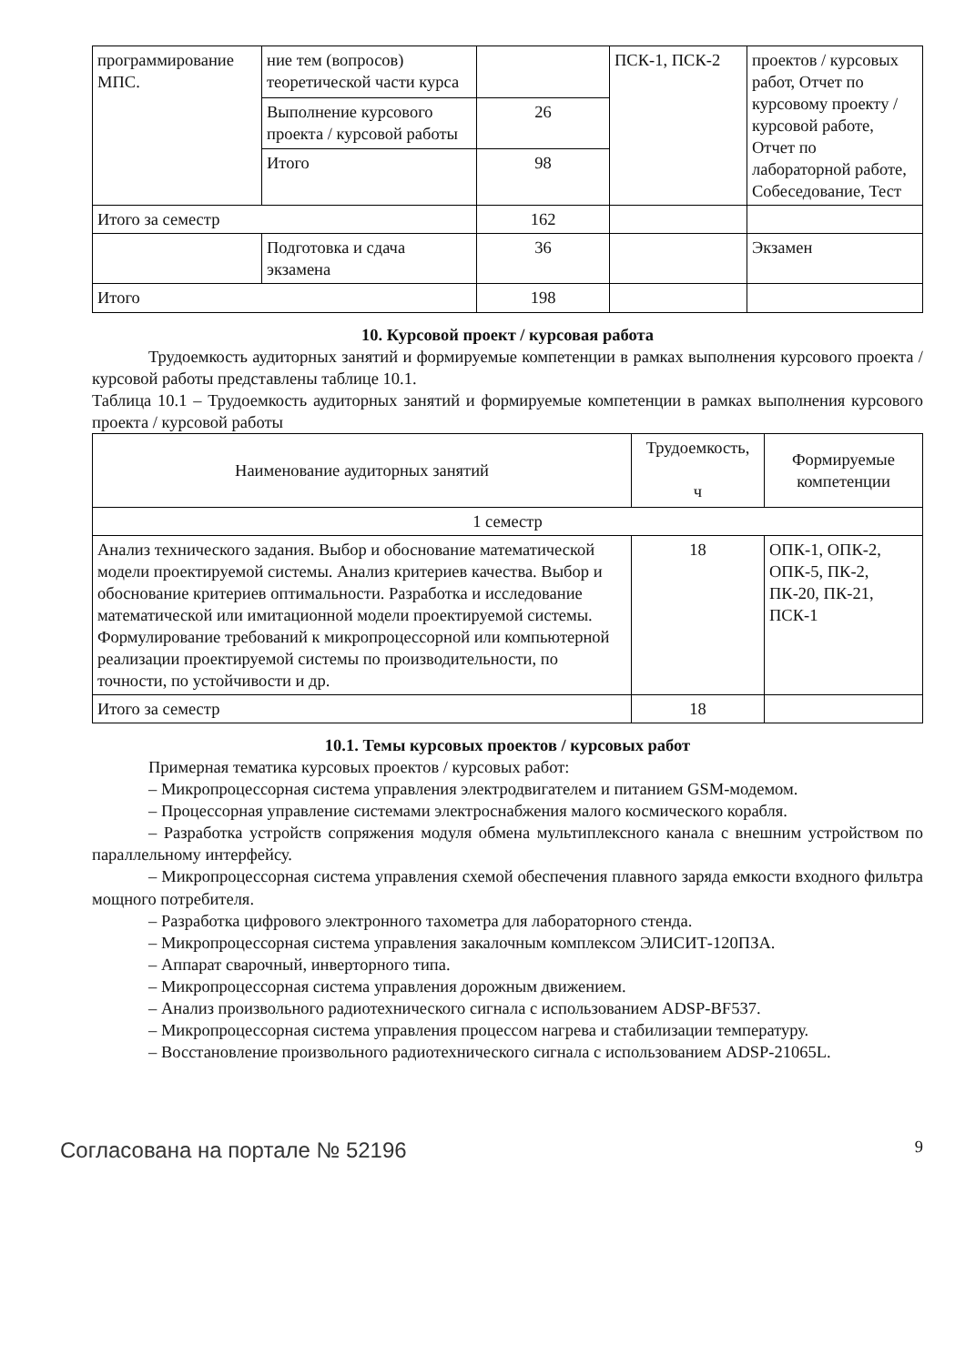| программирование МПС. | ние тем (вопросов) теоретической части курса | | ПСК-1, ПСК-2 | проектов / курсовых работ, Отчет по курсовому проекту / курсовой работе, Отчет по лабораторной работе, Собеседование, Тест |
| | Выполнение курсового проекта / курсовой работы | 26 | | |
| | Итого | 98 | | |
| Итого за семестр | | 162 | | |
| | Подготовка и сдача экзамена | 36 | | Экзамен |
| Итого | | 198 | | |
10. Курсовой проект / курсовая работа
Трудоемкость аудиторных занятий и формируемые компетенции в рамках выполнения курсового проекта / курсовой работы представлены таблице 10.1.
Таблица 10.1 – Трудоемкость аудиторных занятий и формируемые компетенции в рамках выполнения курсового проекта / курсовой работы
| Наименование аудиторных занятий | Трудоемкость, ч | Формируемые компетенции |
| --- | --- | --- |
| 1 семестр | | |
| Анализ технического задания. Выбор и обоснование математической модели проектируемой системы. Анализ критериев качества. Выбор и обоснование критериев оптимальности. Разработка и исследование математической или имитационной модели проектируемой системы. Формулирование требований к микропроцессорной или компьютерной реализации проектируемой системы по производительности, по точности, по устойчивости и др. | 18 | ОПК-1, ОПК-2, ОПК-5, ПК-2, ПК-20, ПК-21, ПСК-1 |
| Итого за семестр | 18 | |
10.1. Темы курсовых проектов / курсовых работ
Примерная тематика курсовых проектов / курсовых работ:
– Микропроцессорная система управления электродвигателем и питанием GSM-модемом.
– Процессорная управление системами электроснабжения малого космического корабля.
– Разработка устройств сопряжения модуля обмена мультиплексного канала с внешним устройством по параллельному интерфейсу.
– Микропроцессорная система управления схемой обеспечения плавного заряда емкости входного фильтра мощного потребителя.
– Разработка цифрового электронного тахометра для лабораторного стенда.
– Микропроцессорная система управления закалочным комплексом ЭЛИСИТ-120ПЗА.
– Аппарат сварочный, инверторного типа.
– Микропроцессорная система управления дорожным движением.
– Анализ произвольного радиотехнического сигнала с использованием ADSP-BF537.
– Микропроцессорная система управления процессом нагрева и стабилизации температуру.
– Восстановление произвольного радиотехнического сигнала с использованием ADSP-21065L.
Согласована на портале № 52196 9